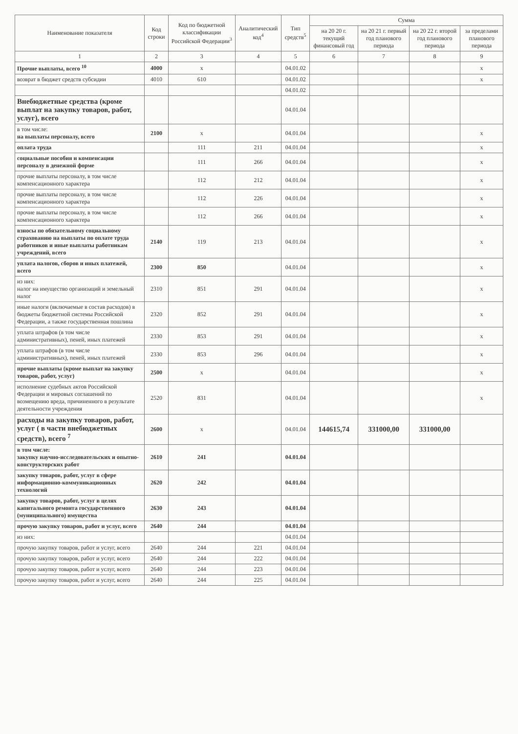| Наименование показателя | Код строки | Код по бюджетной классификации Российской Федерации<sup>3</sup> | Аналитический код<sup>4</sup> | Тип средств<sup>5</sup> | Сумма | | | |
| --- | --- | --- | --- | --- | --- | --- | --- | --- |
| | | | | | на 20 20 г. текущий финансовый год | на 20 21 г. первый год планового периода | на 20 22 г. второй год планового периода | за пределами планового периода |
| 1 | 2 | 3 | 4 | 5 | 6 | 7 | 8 | 9 |
| Прочие выплаты, всего <sup>10</sup> | 4000 | x | | 04.01.02 | | | | x |
| возврат в бюджет средств субсидии | 4010 | 610 | | 04.01.02 | | | | x |
| | | | | 04.01.02 | | | | |
| Внебюджетные средства (кроме выплат на закупку товаров, работ, услуг), всего | | | | 04.01.04 | | | | |
| в том числе: на выплаты персоналу, всего | 2100 | x | | 04.01.04 | | | | x |
| оплата труда | | 111 | 211 | 04.01.04 | | | | x |
| социальные пособия и компенсации персоналу в денежной форме | | 111 | 266 | 04.01.04 | | | | x |
| прочие выплаты персоналу, в том числе компенсационного характера | | 112 | 212 | 04.01.04 | | | | x |
| прочие выплаты персоналу, в том числе компенсационного характера | | 112 | 226 | 04.01.04 | | | | x |
| прочие выплаты персоналу, в том числе компенсационного характера | | 112 | 266 | 04.01.04 | | | | x |
| взносы по обязательному социальному страхованию на выплаты по оплате труда работников и иные выплаты работникам учреждений, всего | 2140 | 119 | 213 | 04.01.04 | | | | x |
| уплата налогов, сборов и иных платежей, всего | 2300 | 850 | | 04.01.04 | | | | x |
| из них: налог на имущество организаций и земельный налог | 2310 | 851 | 291 | 04.01.04 | | | | x |
| иные налоги (включаемые в состав расходов) в бюджеты бюджетной системы Российской Федерации, а также государственная пошлина | 2320 | 852 | 291 | 04.01.04 | | | | x |
| уплата штрафов (в том числе административных), пеней, иных платежей | 2330 | 853 | 291 | 04.01.04 | | | | x |
| уплата штрафов (в том числе административных), пеней, иных платежей | 2330 | 853 | 296 | 04.01.04 | | | | x |
| прочие выплаты (кроме выплат на закупку товаров, работ, услуг) | 2500 | x | | 04.01.04 | | | | x |
| исполнение судебных актов Российской Федерации и мировых соглашений по возмещению вреда, причиненного в результате деятельности учреждения | 2520 | 831 | | 04.01.04 | | | | x |
| расходы на закупку товаров, работ, услуг ( в части внебюджетных средств), всего <sup>7</sup> | 2600 | x | | 04.01.04 | 144615,74 | 331000,00 | 331000,00 | |
| в том числе: закупку научно-исследовательских и опытно-конструкторских работ | 2610 | 241 | | 04.01.04 | | | | |
| закупку товаров, работ, услуг в сфере информационно-коммуникационных технологий | 2620 | 242 | | 04.01.04 | | | | |
| закупку товаров, работ, услуг в целях капитального ремонта государственного (муниципального) имущества | 2630 | 243 | | 04.01.04 | | | | |
| прочую закупку товаров, работ и услуг, всего | 2640 | 244 | | 04.01.04 | | | | |
| из них: | | | | 04.01.04 | | | | |
| прочую закупку товаров, работ и услуг, всего | 2640 | 244 | 221 | 04.01.04 | | | | |
| прочую закупку товаров, работ и услуг, всего | 2640 | 244 | 222 | 04.01.04 | | | | |
| прочую закупку товаров, работ и услуг, всего | 2640 | 244 | 223 | 04.01.04 | | | | |
| прочую закупку товаров, работ и услуг, всего | 2640 | 244 | 225 | 04.01.04 | | | | |